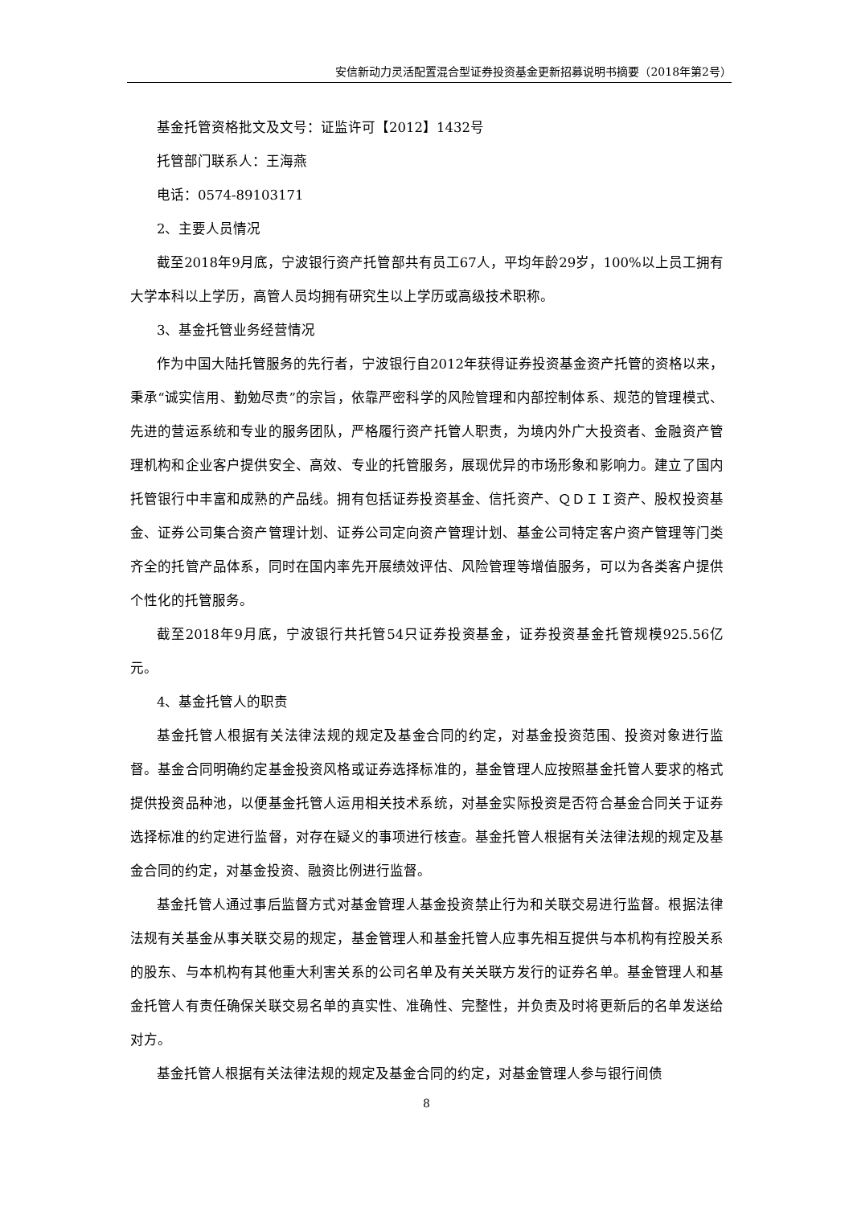安信新动力灵活配置混合型证券投资基金更新招募说明书摘要（2018年第2号）
基金托管资格批文及文号：证监许可【2012】1432号
托管部门联系人：王海燕
电话：0574-89103171
2、主要人员情况
截至2018年9月底，宁波银行资产托管部共有员工67人，平均年龄29岁，100%以上员工拥有大学本科以上学历，高管人员均拥有研究生以上学历或高级技术职称。
3、基金托管业务经营情况
作为中国大陆托管服务的先行者，宁波银行自2012年获得证券投资基金资产托管的资格以来，秉承“诚实信用、勤勉尽责”的宗旨，依靠严密科学的风险管理和内部控制体系、规范的管理模式、先进的营运系统和专业的服务团队，严格履行资产托管人职责，为境内外广大投资者、金融资产管理机构和企业客户提供安全、高效、专业的托管服务，展现优异的市场形象和影响力。建立了国内托管银行中丰富和成熟的产品线。拥有包括证券投资基金、信托资产、ＱＤＩＩ资产、股权投资基金、证券公司集合资产管理计划、证券公司定向资产管理计划、基金公司特定客户资产管理等门类齐全的托管产品体系，同时在国内率先开展绩效评估、风险管理等增值服务，可以为各类客户提供个性化的托管服务。
截至2018年9月底，宁波银行共托管54只证券投资基金，证券投资基金托管规模925.56亿元。
4、基金托管人的职责
基金托管人根据有关法律法规的规定及基金合同的约定，对基金投资范围、投资对象进行监督。基金合同明确约定基金投资风格或证券选择标准的，基金管理人应按照基金托管人要求的格式提供投资品种池，以便基金托管人运用相关技术系统，对基金实际投资是否符合基金合同关于证券选择标准的约定进行监督，对存在疑义的事项进行核查。基金托管人根据有关法律法规的规定及基金合同的约定，对基金投资、融资比例进行监督。
基金托管人通过事后监督方式对基金管理人基金投资禁止行为和关联交易进行监督。根据法律法规有关基金从事关联交易的规定，基金管理人和基金托管人应事先相互提供与本机构有控股关系的股东、与本机构有其他重大利害关系的公司名单及有关关联方发行的证券名单。基金管理人和基金托管人有责任确保关联交易名单的真实性、准确性、完整性，并负责及时将更新后的名单发送给对方。
基金托管人根据有关法律法规的规定及基金合同的约定，对基金管理人参与银行间债
8